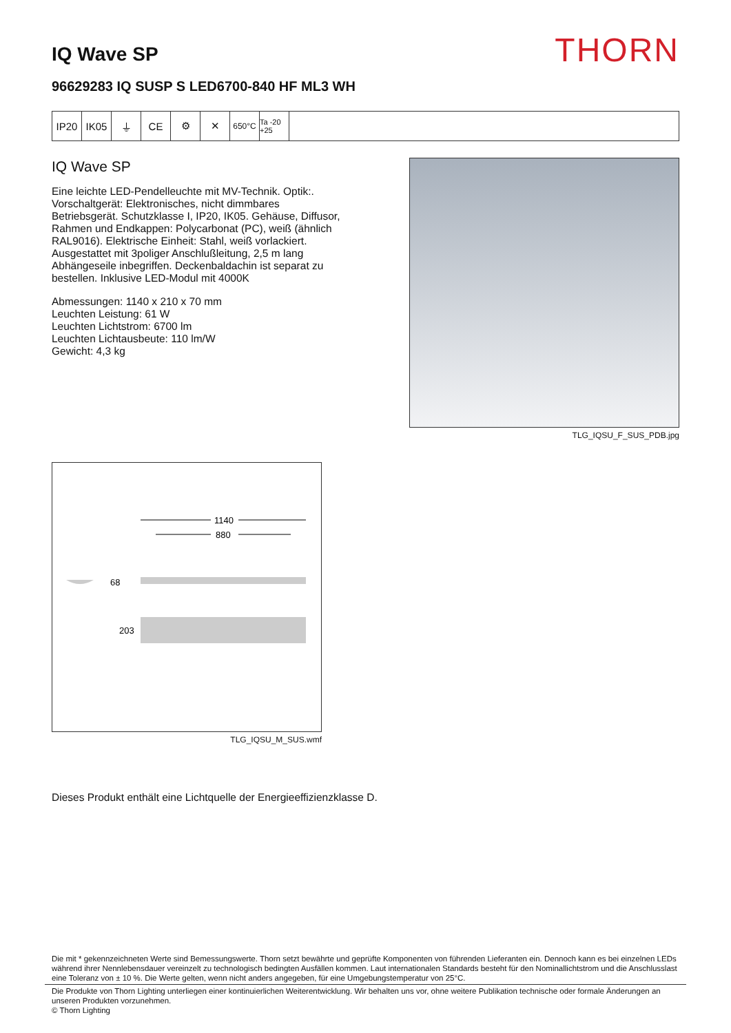IQ Wave SP
THORN
96629283 IQ SUSP S LED6700-840 HF ML3 WH
IP20 IK05 ⏚ CE ⚙ ✕
650°C Ta -20 +25
IQ Wave SP
Eine leichte LED-Pendelleuchte mit MV-Technik. Optik:. Vorschaltgerät: Elektronisches, nicht dimmbares Betriebsgerät. Schutzklasse I, IP20, IK05. Gehäuse, Diffusor, Rahmen und Endkappen: Polycarbonat (PC), weiß (ähnlich RAL9016). Elektrische Einheit: Stahl, weiß vorlackiert. Ausgestattet mit 3poliger Anschlußleitung, 2,5 m lang Abhängeseile inbegriffen. Deckenbaldachin ist separat zu bestellen. Inklusive LED-Modul mit 4000K
Abmessungen: 1140 x 210 x 70 mm
Leuchten Leistung: 61 W
Leuchten Lichtstrom: 6700 lm
Leuchten Lichtausbeute: 110 lm/W
Gewicht: 4,3 kg
TLG_IQSU_F_SUS_PDB.jpg
1140
880
68
203
TLG_IQSU_M_SUS.wmf
Dieses Produkt enthält eine Lichtquelle der Energieeffizienzklasse D.
Die mit * gekennzeichneten Werte sind Bemessungswerte. Thorn setzt bewährte und geprüfte Komponenten von führenden Lieferanten ein. Dennoch kann es bei einzelnen LEDs während ihrer Nennlebensdauer vereinzelt zu technologisch bedingten Ausfällen kommen. Laut internationalen Standards besteht für den Nominallichtstrom und die Anschlusslast eine Toleranz von ± 10 %. Die Werte gelten, wenn nicht anders angegeben, für eine Umgebungstemperatur von 25°C.
Die Produkte von Thorn Lighting unterliegen einer kontinuierlichen Weiterentwicklung. Wir behalten uns vor, ohne weitere Publikation technische oder formale Änderungen an unseren Produkten vorzunehmen.
© Thorn Lighting